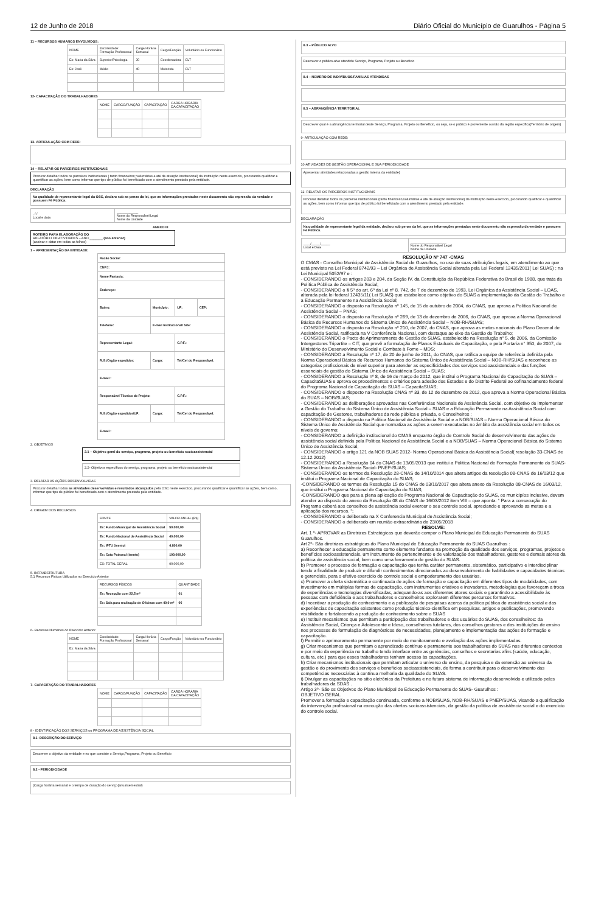12 de Junho de 2018 Diário Oficial do Município de Guarulhos - Página 5
11 – RECURSOS HUMANOS ENVOLVIDOS:
| NOME | Escolaridade: Formação Profissional | Carga Horária Semanal | Cargo/Função | Voluntário ou Funcionário |
| --- | --- | --- | --- | --- |
| Ex: Maria da Silva | Superior/Psicologia | 30 | Coordenadora | CLT |
| Ex: José | Médio | 40 | Motorista | CLT |
12- CAPACITAÇÃO DO TRABALHADORES
| NOME | CARGO/FUNÇÃO | CAPACITAÇÃO | CARGA HORÁRIA DA CAPACITAÇÃO |
| --- | --- | --- | --- |
13- ARTICULAÇÃO COM REDE:
14 – RELATAR OS PARCEIROS INSTITUCIONAIS
Procurar detalhar todos os parceiros institucionais ( tanto financeiros; voluntários e até de atuação institucional) da instituição neste exercício, procurando qualificar e quantificar as ações, bem como informar que tipo de público foi beneficiado com o atendimento prestado pela entidade.
DECLARAÇÃO
Na qualidade de representante legal da OSC, declaro sob as penas da lei, que as informações prestadas neste documento são expressão da verdade e possuem Fé Pública.
| , / / Local e data | ____________ Nome do Responsável Legal Nome da Unidade |
ANEXO III
ROTEIRO PARA ELABORAÇÃO DO
RELATÓRIO DE ATIVIDADES – ANO _______ (ano anterior)
(assinar e datar em todas as folhas)
1 – APRESENTAÇÃO DA ENTIDADE:
| Razão Social: | | | |
| CNPJ: | | | |
| Nome Fantasia: | | | |
| Endereço: | | | |
| Bairro: | Município: | UF: | CEP: |
| Telefone: | E-mail Institucional/ Site: | | |
| Representante Legal: | | C.P.F.: | |
| R.G./Orgão expedidor: | Cargo: | Tel/Cel do Responsável: | |
| E-mail : | | | |
| Responsável Técnico do Projeto: | | C.P.F.: | |
| R.G./Orgão expedidor/UF: | Cargo: | Tel/Cel do Responsável: | |
| E-mail : | | | |
2. OBJETIVOS
2.1 – Objetivo geral do serviço, programa, projeto ou benefício socioassistencial
2.2- Objetivos específicos do serviço, programa, projeto ou benefício socioassistencial
3. RELATAR AS AÇÕES DESENVOLVIDAS
Procurar detalhar todas as atividades desenvolvidas e resultados alcançados pela OSC neste exercício, procurando qualificar e quantificar as ações, bem como, informar que tipo de público foi beneficiado com o atendimento prestado pela entidade.
4. ORIGEM DOS RECURSOS
| FONTE | VALOR ANUAL (R$) |
| --- | --- |
| Ex: Fundo Municipal de Assistência Social | 50.000,00 |
| Ex: Fundo Nacional de Assistência Social | 40.000,00 |
| Ex: IPTU (isento) | 4.800,00 |
| Ex: Cota Patronal (isento) | 100.000,00 |
| EX: TOTAL GERAL | 90.000,00 |
5. INFRAESTRUTURA
5.1 Recursos Físicos Utilizados no Exercício Anterior
| RECURSOS FÍSICOS | QUANTIDADE |
| --- | --- |
| Ex: Recepção com 22,5 m² | 01 |
| Ex: Sala para realização de Oficinas com 40,0 m² | 06 |
6- Recursos Humanos do Exercício Anterior
| NOME | Escolaridade: Formação Profissional | Carga Horária Semanal | Cargo/Função | Voluntário ou Funcionário |
| --- | --- | --- | --- | --- |
| Ex: Maria da Silva | | | | |
7- CAPACITAÇÃO DO TRABALHADORES
| NOME | CARGO/FUNÇÃO | CAPACITAÇÃO | CARGA HORÁRIA DA CAPACITAÇÃO |
| --- | --- | --- | --- |
8 - IDENTIFICAÇÃO DOS SERVIÇOS ou PROGRAMA DE ASSISTÊNCIA SOCIAL
8.1 -DESCRIÇÃO DO SERVIÇO
Descrever o objetivo da entidade e no que consiste o Serviço,Programa, Projeto ou Benefício
8.2 - PERIODICIDADE
(Carga horária semanal e o tempo de duração do serviço(anua/semestral)
8.3 – PÚBLICO ALVO
Descrever o público-alvo atendido Serviço, Programa, Projeto ou Benefício
8.4 – NÚMERO DE INDIVÍDUOS/FAMÍLIAS ATENDIDAS
8.5 – ABRANGÊNCIA TERRITORIAL
Descrever qual é a abrangência territorial deste Serviço, Programa, Projeto ou Benefício, ou seja, se o público é proveniente ou não da região específica(Território de origem)
9- ARTICULAÇÃO COM REDE:
10-ATIVIDADES DE GESTÃO OPERACIONAL E SUA PERIODICIDADE
Apresentar atividades relacionadas a gestão interna da entidade)
11- RELATAR OS PARCEIROS INSTITUCIONAIS
Procurar detalhar todos os parceiros institucionais (tanto financeiro;voluntários e até de atuação institucional) da instituição neste exercício, procurando qualificar e quantificar as ações, bem como informar que tipo de público foi beneficiado com o atendimento prestado pela entidade.
DECLARAÇÃO
Na qualidade de representante legal da entidade, declaro sob penas da lei, que as informações prestadas neste documento são expressão da verdade e possuem Fé Pública.
| ____/_____/_____ Local e Data | ____________________ Nome do Responsável Legal Nome da Unidade |
RESOLUÇÃO Nº 747 -CMAS
O CMAS - Conselho Municipal de Assistência Social de Guarulhos, no uso de suas atribuições legais, em atendimento ao que está previsto na Lei Federal 8742/93 – Lei Orgânica de Assistência Social alterada pela Lei Federal 12435/2011( Lei SUAS) ; na Lei Municipal 5052/97 e :
- CONSIDERANDO os artigos 203 e 204, da Seção IV, da Constituição da República Federativa do Brasil de 1988, que trata da Política Pública de Assistência Social;
- CONSIDERANDO o § 5º do art. 6º da Lei nº 8. 742, de 7 de dezembro de 1993, Lei Orgânica da Assistência Social – LOAS, alterada pela lei federal 12435/11( Lei SUAS) que estabelece como objetivo do SUAS a implementação da Gestão do Trabalho e a Educação Permanente na Assistência Social;
- CONSIDERANDO o disposto na Resolução nº 145, de 15 de outubro de 2004, do CNAS, que aprova a Política Nacional de Assistência Social – PNAS;
- CONSIDERANDO o disposto na Resolução nº 269, de 13 de dezembro de 2006, do CNAS, que aprova a Norma Operacional Básica de Recursos Humanos do Sistema Único de Assistência Social – NOB-RH/SUAS;
- CONSIDERANDO o disposto na Resolução nº 210, de 2007, do CNAS, que aprova as metas nacionais do Plano Decenal de Assistência Social, ratificada na V Conferência Nacional, com destaque ao eixo da Gestão do Trabalho;
- CONSIDERANDO o Pacto de Aprimoramento de Gestão do SUAS, estabelecido na Resolução n° 5, de 2006, da Comissão Intergestores Tripartite – CIT, que prevê a formulação de Planos Estaduais de Capacitação, e pela Portaria n° 350, de 2007, do Ministério do Desenvolvimento Social e Combate à Fome – MDS;
- CONSIDERANDO a Resolução nº 17, de 20 de junho de 2011, do CNAS, que ratifica a equipe de referência definida pela Norma Operacional Básica de Recursos Humanos do Sistema Único de Assistência Social – NOB-RH/SUAS e reconhece as categorias profissionais de nível superior para atender as especificidades dos serviços socioassistenciais e das funções essenciais de gestão do Sistema Único de Assistência Social – SUAS;
- CONSIDERANDO a Resolução nº 8, de 16 de março de 2012, que institui o Programa Nacional de Capacitação do SUAS – CapacitaSUAS e aprova os procedimentos e critérios para adesão dos Estados e do Distrito Federal ao cofinanciamento federal do Programa Nacional de Capacitação do SUAS – CapacitaSUAS;
- CONSIDERANDO o disposto na Resolução CNAS nº 33, de 12 de dezembro de 2012, que aprova a Norma Operacional Básica do SUAS – NOB/SUAS;
- CONSIDERANDO as deliberações aprovadas nas Conferências Nacionais de Assistência Social, com objetivo de implementar a Gestão do Trabalho do Sistema Único de Assistência Social – SUAS e a Educação Permanente na Assistência Social com capacitação de Gestores, trabalhadores da rede pública e privada, e Conselheiros ;
- CONSIDERANDO o disposto na Politica Nacional de Assistência Social e a NOB/SUAS – Norma Operacional Básica do Sistema Único de Assistência Social que normatiza as ações a serem executadas no âmbito da assistência social em todos os níveis de governo;
- CONSIDERANDO a definição institucional do CMAS enquanto órgão de Controle Social do desenvolvimento das ações de assistência social definida pela Politica Nacional de Assistência Social e a NOB/SUAS – Norma Operacional Básica do Sistema Único de Assistência Social;
- CONSIDERANDO o artigo 121 da NOB SUAS 2012- Norma Operacional Básica da Assistência Social( resolução 33-CNAS de 12.12.2012)
- CONSIDERANDO a Resolução 04 do CNAS de 13/05/2013 que institui a Pólitica Nacional de Formação Permanente do SUAS-Sistema Único da Assistência Social- PNEP-SUAS;
- CONSIDERANDO os termos da Resolução 28-CNAS de 14/10/2014 que altera artigos da resolução 08-CNAS de 16/03/12 que institui o Programa Nacional de Capacitação do SUAS;
-CONSIDERANDO os termos da Resolução 15 do CNAS de 03/10/2017 que altera anexo da Resolução 08-CNAS de 16/03/12, que institui o Programa Nacional de Capacitação do SUAS;
-CONSIDERANDO que para a plena aplicação do Programa Nacional de Capacitação do SUAS, os municipíos inclusive, devem atender ao disposto do anexo da Resolução 08 do CNAS de 16/03/2012 item VIII – que aponta: “ Para a consecução do Programa caberá aos conselhos de assistência social exercer o seu controle social, apreciando e aprovando as metas e a aplicação dos recursos. “;
- CONSIDERANDO o deliberado na X Conferencia Municipal de Assistência Social;
- CONSIDERANDO o deliberado em reunião extraordinária de 23/05/2018
RESOLVE:
Art. 1 º- APROVAR as Diretrizes Estratégicas que deverão compor o Plano Municipal de Educação Permanente do SUAS Guarulhos.
Art 2º- São diretrizes estratégicas do Plano Municipal de Educação Permanente do SUAS Guarulhos :
a) Reconhecer a educação permanente como elemento fundante na promoção da qualidade dos serviços, programas, projetos e benefícios socioassistenciais, um instrumento de pertencimento e de valorização dos trabalhadores, gestores e demais atores da política de assistência social, bem como uma ferramenta de gestão do SUAS.
b) Promover o processo de formação e capacitação que tenha caráter permanente, sistemático, participativo e interdisciplinar tendo a finalidade de produzir e difundir conhecimentos direcionados ao desenvolvimento de habilidades e capacidades técnicas e gerenciais, para o efetivo exercício do controle social e empoderamento dos usuários.
c) Promover a oferta sistemática e continuada de ações de formação e capacitação em diferentes tipos de modalidades, com investimento em múltiplas formas de capacitação, com instrumentos criativos e inovadores, metodologias que favoreçam a troca de experiências e tecnologias diversificadas, adequando-as aos diferentes atores sociais e garantindo a acessibilidade às pessoas com deficiência e aos trabalhadores e conselheiros explorarem diferentes percursos formativos.
d) Incentivar a produção de conhecimento e a publicação de pesquisas acerca da política pública de assistência social e das experiências de capacitação existentes como produção técnico-científica em pesquisas, artigos e publicações, promovendo visibilidade e fortalecendo a produção de conhecimento sobre o SUAS
e) Instituir mecanismos que permitam a participação dos trabalhadores e dos usuários do SUAS, dos conselheiros: da Assistência Social, Criança e Adolescente e Idoso, conselheiros tutelares, dos conselhos gestores e das instituições de ensino nos processos de formulação de diagnósticos de necessidades, planejamento e implementação das ações de formação e capacitação.
f) Permitir o aprimoramento permanente por meio do monitoramento e avaliação das ações implementadas.
g) Criar mecanismos que permitam o aprendizado contínuo e permanente aos trabalhadores do SUAS nos diferentes contextos e por meio da experiência no trabalho tendo interface entre as gerências, conselhos e secretarias afins (saúde, educação, cultura, etc.) para que esses trabalhadores tenham acesso às capacitações.
h) Criar mecanismos institucionais que permitam articular o universo do ensino, da pesquisa e da extensão ao universo da gestão e do provimento dos serviços e benefícios socioassistenciais, de forma a contribuir para o desenvolvimento das competências necessárias à contínua melhoria da qualidade do SUAS.
i) Divulgar as capacitações no sitio eletrônico da Prefeitura e no futuro sistema de informação desenvolvido e utilizado pelos trabalhadores da SDAS .
Artigo 3º- São os Objetivos do Plano Municipal de Educação Permanente do SUAS- Guarulhos :
OBJETIVO GERAL
Promover a formação e capacitação continuada, conforme a NOB/SUAS, NOB-RH/SUAS e PNEP/SUAS, visando a qualificação da intervenção profissional na execução das ofertas socioassistenciais, da gestão da política de assistência social e do exercício do controle social.